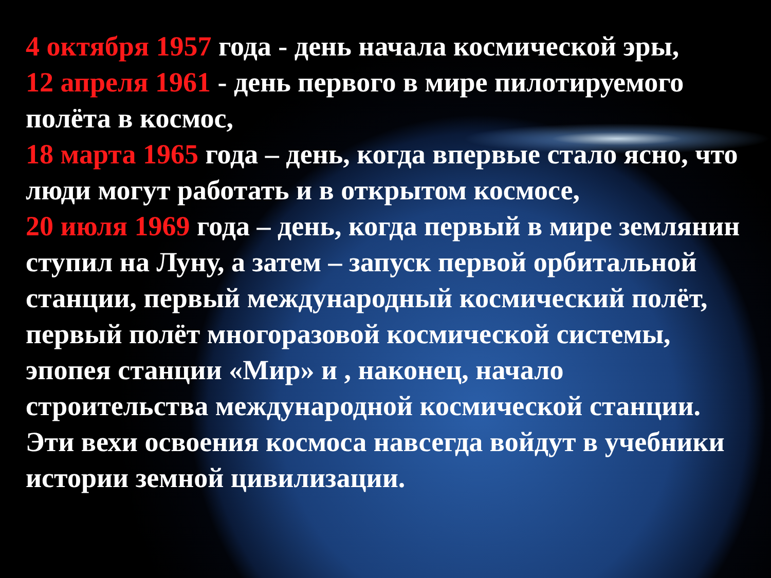4 октября 1957 года - день начала космической эры,
12 апреля 1961 - день первого в мире пилотируемого полёта в космос,
18 марта 1965 года – день, когда впервые стало ясно, что люди могут работать и в открытом космосе,
20 июля 1969 года – день, когда первый в мире землянин ступил на Луну, а затем – запуск первой орбитальной станции, первый международный космический полёт, первый полёт многоразовой космической системы, эпопея станции «Мир» и , наконец, начало строительства международной космической станции. Эти вехи освоения космоса навсегда войдут в учебники истории земной цивилизации.